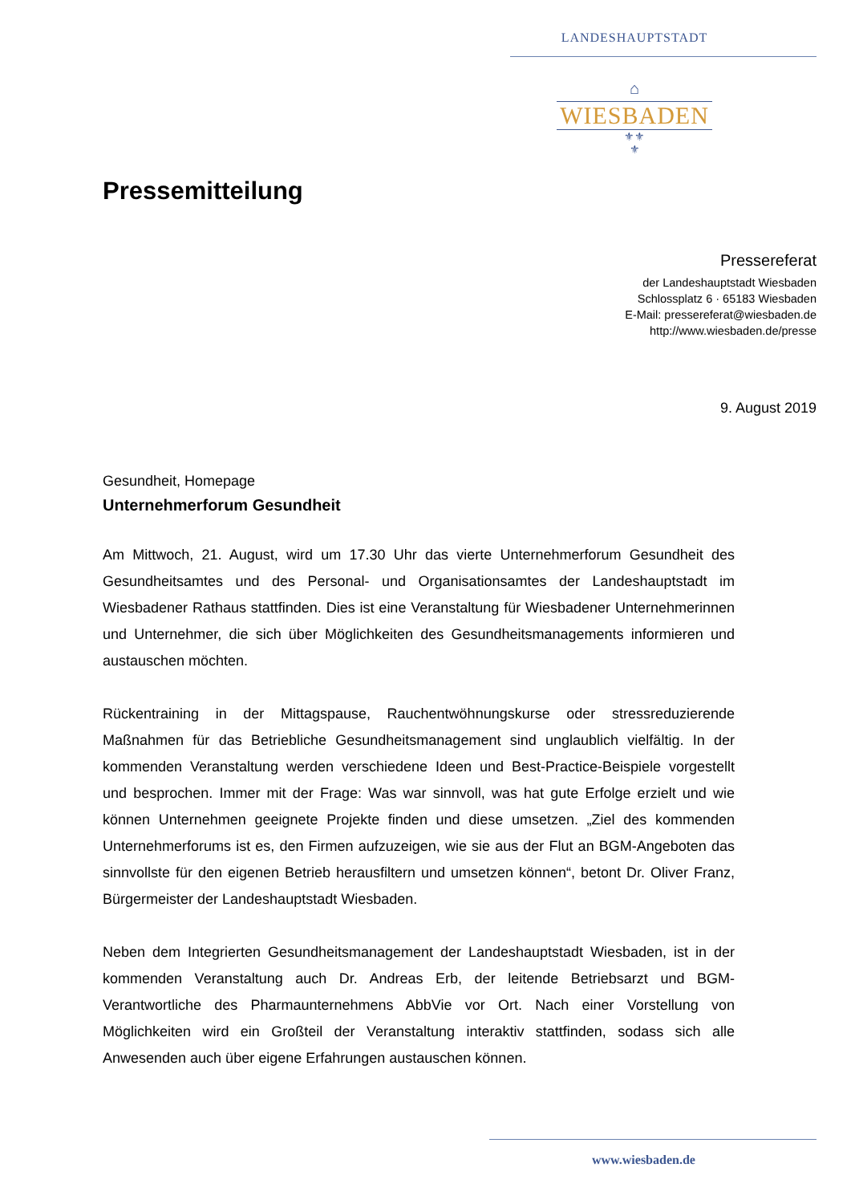LANDESHAUPTSTADT
⌂
WIESBADEN
⚜⚜
⚜
Pressemitteilung
Pressereferat
der Landeshauptstadt Wiesbaden
Schlossplatz 6 · 65183 Wiesbaden
E-Mail: pressereferat@wiesbaden.de
http://www.wiesbaden.de/presse
9. August 2019
Gesundheit, Homepage
Unternehmerforum Gesundheit
Am Mittwoch, 21. August, wird um 17.30 Uhr das vierte Unternehmerforum Gesundheit des Gesundheitsamtes und des Personal- und Organisationsamtes der Landeshauptstadt im Wiesbadener Rathaus stattfinden. Dies ist eine Veranstaltung für Wiesbadener Unternehmerinnen und Unternehmer, die sich über Möglichkeiten des Gesundheitsmanagements informieren und austauschen möchten.
Rückentraining in der Mittagspause, Rauchentwöhnungskurse oder stressreduzierende Maßnahmen für das Betriebliche Gesundheitsmanagement sind unglaublich vielfältig. In der kommenden Veranstaltung werden verschiedene Ideen und Best-Practice-Beispiele vorgestellt und besprochen. Immer mit der Frage: Was war sinnvoll, was hat gute Erfolge erzielt und wie können Unternehmen geeignete Projekte finden und diese umsetzen. „Ziel des kommenden Unternehmerforums ist es, den Firmen aufzuzeigen, wie sie aus der Flut an BGM-Angeboten das sinnvollste für den eigenen Betrieb herausfiltern und umsetzen können“, betont Dr. Oliver Franz, Bürgermeister der Landeshauptstadt Wiesbaden.
Neben dem Integrierten Gesundheitsmanagement der Landeshauptstadt Wiesbaden, ist in der kommenden Veranstaltung auch Dr. Andreas Erb, der leitende Betriebsarzt und BGM- Verantwortliche des Pharmaunternehmens AbbVie vor Ort. Nach einer Vorstellung von Möglichkeiten wird ein Großteil der Veranstaltung interaktiv stattfinden, sodass sich alle Anwesenden auch über eigene Erfahrungen austauschen können.
www.wiesbaden.de